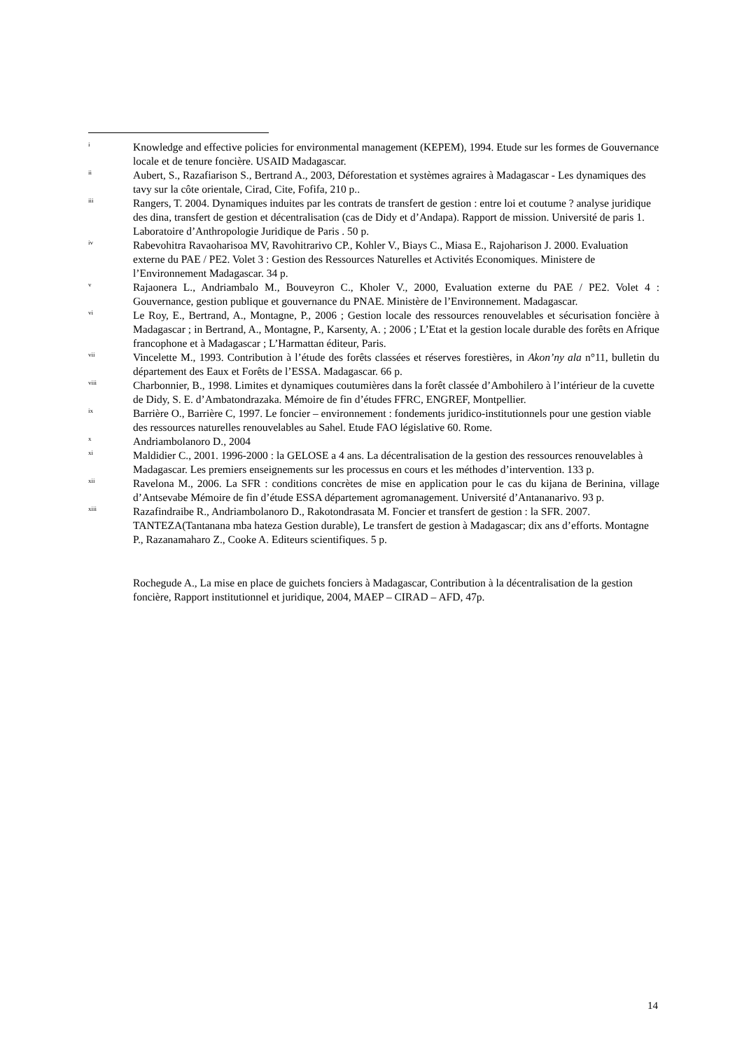i
Knowledge and effective policies for environmental management (KEPEM), 1994. Etude sur les formes de Gouvernance locale et de tenure foncière. USAID Madagascar.
ii
Aubert, S., Razafiarison S., Bertrand A., 2003, Déforestation et systèmes agraires à Madagascar - Les dynamiques des tavy sur la côte orientale, Cirad, Cite, Fofifa, 210 p..
iii
Rangers, T. 2004. Dynamiques induites par les contrats de transfert de gestion : entre loi et coutume ? analyse juridique des dina, transfert de gestion et décentralisation (cas de Didy et d’Andapa). Rapport de mission. Université de paris 1. Laboratoire d’Anthropologie Juridique de Paris . 50 p.
iv
Rabevohitra Ravaoharisoa MV, Ravohitrarivo CP., Kohler V., Biays C., Miasa E., Rajoharison J. 2000. Evaluation externe du PAE / PE2. Volet 3 : Gestion des Ressources Naturelles et Activités Economiques. Ministere de l’Environnement Madagascar. 34 p.
v
Rajaonera L., Andriambalo M., Bouveyron C., Kholer V., 2000, Evaluation externe du PAE / PE2. Volet 4 : Gouvernance, gestion publique et gouvernance du PNAE. Ministère de l’Environnement. Madagascar.
vi
Le Roy, E., Bertrand, A., Montagne, P., 2006 ; Gestion locale des ressources renouvelables et sécurisation foncière à Madagascar ; in Bertrand, A., Montagne, P., Karsenty, A. ; 2006 ; L’Etat et la gestion locale durable des forêts en Afrique francophone et à Madagascar ; L’Harmattan éditeur, Paris.
vii
Vincelette M., 1993. Contribution à l’étude des forêts classées et réserves forestières, in Akon’ny ala n°11, bulletin du département des Eaux et Forêts de l’ESSA. Madagascar. 66 p.
viii
Charbonnier, B., 1998. Limites et dynamiques coutumières dans la forêt classée d’Ambohilero à l’intérieur de la cuvette de Didy, S. E. d’Ambatondrazaka. Mémoire de fin d’études FFRC, ENGREF, Montpellier.
ix
Barrière O., Barrière C, 1997. Le foncier – environnement : fondements juridico-institutionnels pour une gestion viable des ressources naturelles renouvelables au Sahel. Etude FAO législative 60. Rome.
x
Andriambolanoro D., 2004
xi
Maldidier C., 2001. 1996-2000 : la GELOSE a 4 ans. La décentralisation de la gestion des ressources renouvelables à Madagascar. Les premiers enseignements sur les processus en cours et les méthodes d’intervention. 133 p.
xii
Ravelona M., 2006. La SFR : conditions concrètes de mise en application pour le cas du kijana de Berinina, village d’Antsevabe Mémoire de fin d’étude ESSA département agromanagement. Université d’Antananarivo. 93 p.
xiii
Razafindraibe R., Andriambolanoro D., Rakotondrasata M. Foncier et transfert de gestion : la SFR. 2007. TANTEZA(Tantanana mba hateza Gestion durable), Le transfert de gestion à Madagascar; dix ans d’efforts. Montagne P., Razanamaharo Z., Cooke A. Editeurs scientifiques. 5 p.
Rochegude A., La mise en place de guichets fonciers à Madagascar, Contribution à la décentralisation de la gestion foncière, Rapport institutionnel et juridique, 2004, MAEP – CIRAD – AFD, 47p.
14